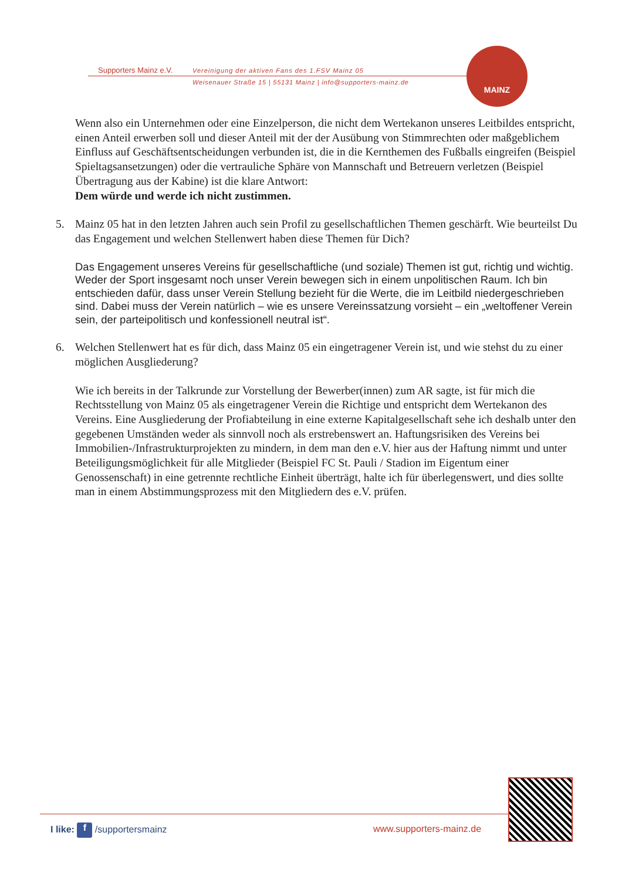Supporters Mainz e.V.
Vereinigung der aktiven Fans des 1.FSV Mainz 05
Weisenauer Straße 15 | 55131 Mainz | info@supporters-mainz.de
MAINZ
Wenn also ein Unternehmen oder eine Einzelperson, die nicht dem Wertekanon unseres Leitbildes entspricht, einen Anteil erwerben soll und dieser Anteil mit der der Ausübung von Stimmrechten oder maßgeblichem Einfluss auf Geschäftsentscheidungen verbunden ist, die in die Kernthemen des Fußballs eingreifen (Beispiel Spieltagsansetzungen) oder die vertrauliche Sphäre von Mannschaft und Betreuern verletzen (Beispiel Übertragung aus der Kabine) ist die klare Antwort:
Dem würde und werde ich nicht zustimmen.
5. Mainz 05 hat in den letzten Jahren auch sein Profil zu gesellschaftlichen Themen geschärft. Wie beurteilst Du das Engagement und welchen Stellenwert haben diese Themen für Dich?
Das Engagement unseres Vereins für gesellschaftliche (und soziale) Themen ist gut, richtig und wichtig. Weder der Sport insgesamt noch unser Verein bewegen sich in einem unpolitischen Raum. Ich bin entschieden dafür, dass unser Verein Stellung bezieht für die Werte, die im Leitbild niedergeschrieben sind. Dabei muss der Verein natürlich – wie es unsere Vereinssatzung vorsieht – ein „weltoffener Verein sein, der parteipolitisch und konfessionell neutral ist“.
6. Welchen Stellenwert hat es für dich, dass Mainz 05 ein eingetragener Verein ist, und wie stehst du zu einer möglichen Ausgliederung?
Wie ich bereits in der Talkrunde zur Vorstellung der Bewerber(innen) zum AR sagte, ist für mich die Rechtsstellung von Mainz 05 als eingetragener Verein die Richtige und entspricht dem Wertekanon des Vereins. Eine Ausgliederung der Profiabteilung in eine externe Kapitalgesellschaft sehe ich deshalb unter den gegebenen Umständen weder als sinnvoll noch als erstrebenswert an. Haftungsrisiken des Vereins bei Immobilien-/Infrastrukturprojekten zu mindern, in dem man den e.V. hier aus der Haftung nimmt und unter Beteiligungsmöglichkeit für alle Mitglieder (Beispiel FC St. Pauli / Stadion im Eigentum einer Genossenschaft) in eine getrennte rechtliche Einheit überträgt, halte ich für überlegenswert, und dies sollte man in einem Abstimmungsprozess mit den Mitgliedern des e.V. prüfen.
I like: f /supportersmainz www.supporters-mainz.de